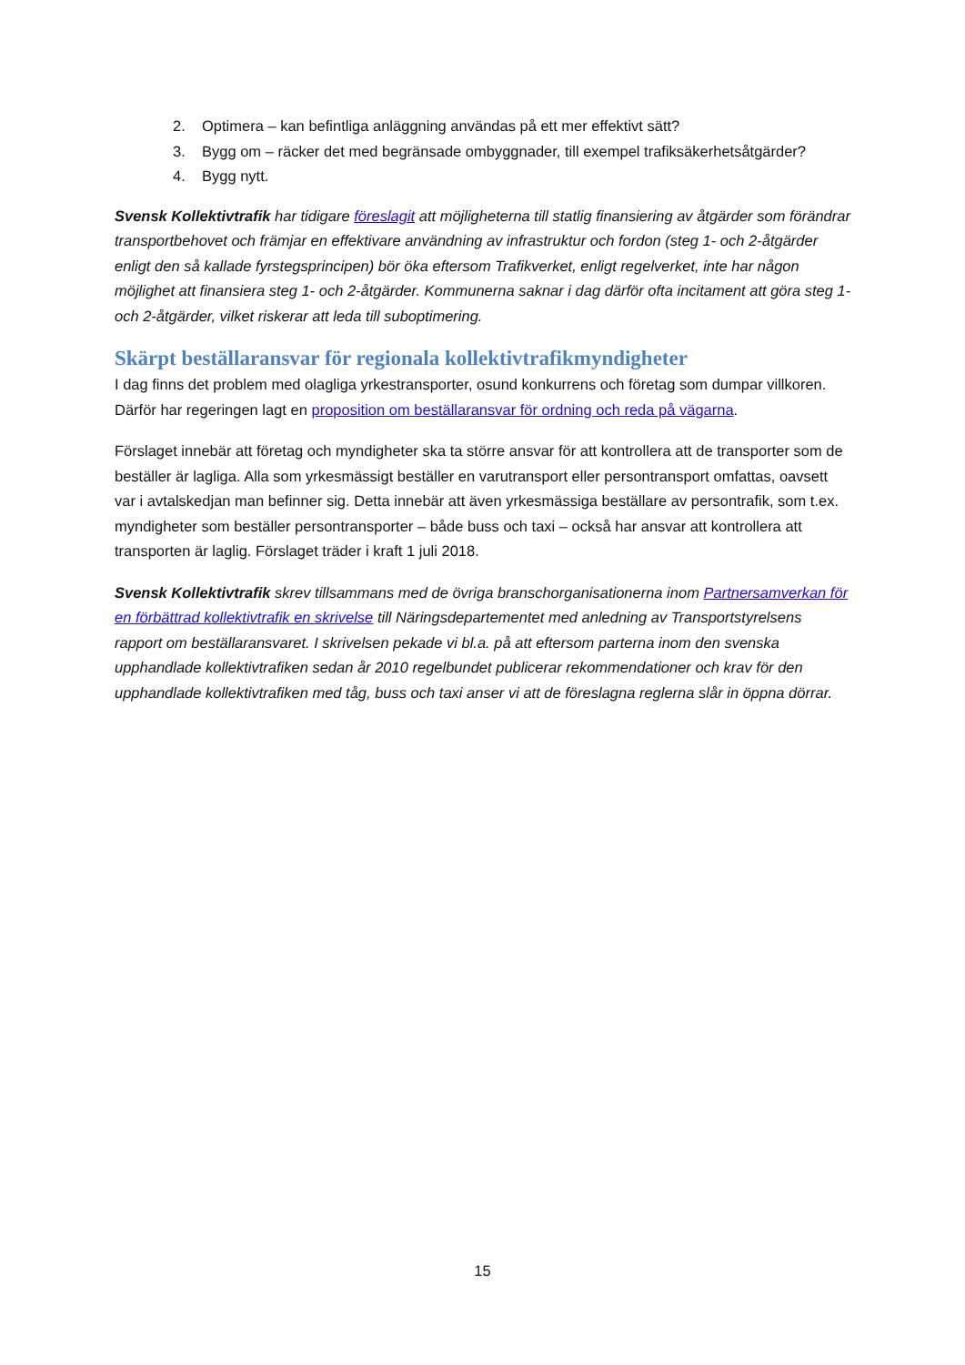2. Optimera – kan befintliga anläggning användas på ett mer effektivt sätt?
3. Bygg om – räcker det med begränsade ombyggnader, till exempel trafiksäkerhetsåtgärder?
4. Bygg nytt.
Svensk Kollektivtrafik har tidigare föreslagit att möjligheterna till statlig finansiering av åtgärder som förändrar transportbehovet och främjar en effektivare användning av infrastruktur och fordon (steg 1- och 2-åtgärder enligt den så kallade fyrstegsprincipen) bör öka eftersom Trafikverket, enligt regelverket, inte har någon möjlighet att finansiera steg 1- och 2-åtgärder. Kommunerna saknar i dag därför ofta incitament att göra steg 1- och 2-åtgärder, vilket riskerar att leda till suboptimering.
Skärpt beställaransvar för regionala kollektivtrafikmyndigheter
I dag finns det problem med olagliga yrkestransporter, osund konkurrens och företag som dumpar villkoren. Därför har regeringen lagt en proposition om beställaransvar för ordning och reda på vägarna.
Förslaget innebär att företag och myndigheter ska ta större ansvar för att kontrollera att de transporter som de beställer är lagliga. Alla som yrkesmässigt beställer en varutransport eller persontransport omfattas, oavsett var i avtalskedjan man befinner sig. Detta innebär att även yrkesmässiga beställare av persontrafik, som t.ex. myndigheter som beställer persontransporter – både buss och taxi – också har ansvar att kontrollera att transporten är laglig. Förslaget träder i kraft 1 juli 2018.
Svensk Kollektivtrafik skrev tillsammans med de övriga branschorganisationerna inom Partnersamverkan för en förbättrad kollektivtrafik en skrivelse till Näringsdepartementet med anledning av Transportstyrelsens rapport om beställaransvaret. I skrivelsen pekade vi bl.a. på att eftersom parterna inom den svenska upphandlade kollektivtrafiken sedan år 2010 regelbundet publicerar rekommendationer och krav för den upphandlade kollektivtrafiken med tåg, buss och taxi anser vi att de föreslagna reglerna slår in öppna dörrar.
15